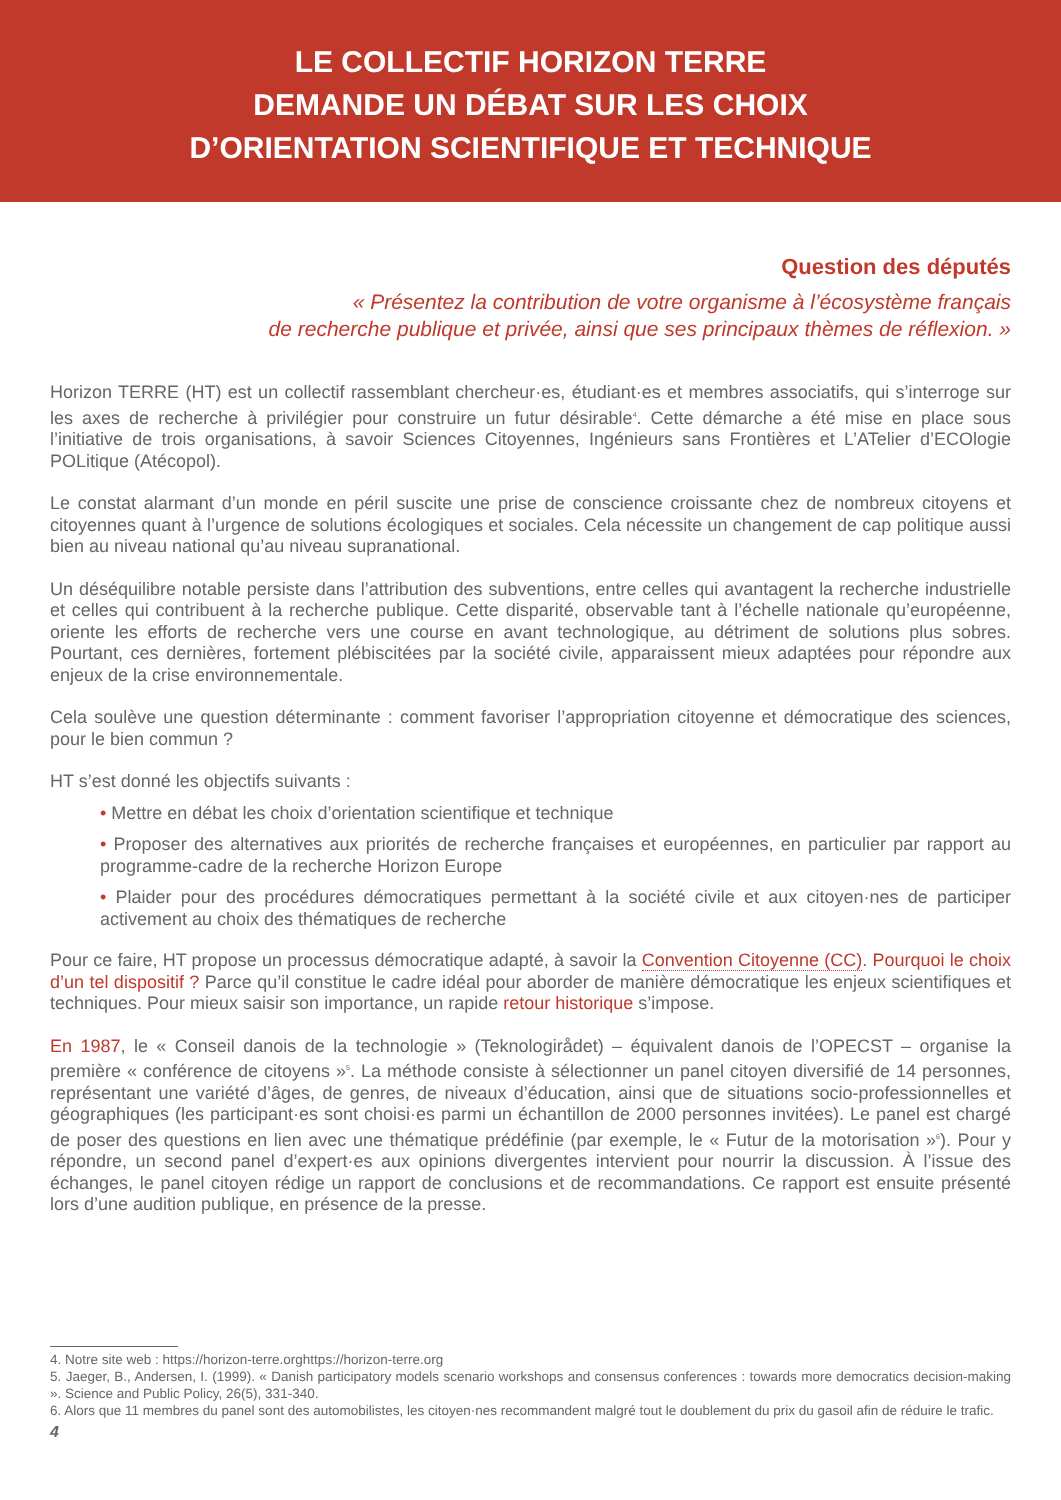LE COLLECTIF HORIZON TERRE
DEMANDE UN DÉBAT SUR LES CHOIX
D’ORIENTATION SCIENTIFIQUE ET TECHNIQUE
Question des députés
« Présentez la contribution de votre organisme à l’écosystème français
de recherche publique et privée, ainsi que ses principaux thèmes de réflexion. »
Horizon TERRE (HT) est un collectif rassemblant chercheur·es, étudiant·es et membres associatifs, qui s’interroge sur les axes de recherche à privilégier pour construire un futur désirable<sup>4</sup>. Cette démarche a été mise en place sous l’initiative de trois organisations, à savoir Sciences Citoyennes, Ingénieurs sans Frontières et L’ATelier d’ECOlogie POLitique (Atécopol).
Le constat alarmant d’un monde en péril suscite une prise de conscience croissante chez de nombreux citoyens et citoyennes quant à l’urgence de solutions écologiques et sociales. Cela nécessite un changement de cap politique aussi bien au niveau national qu’au niveau supranational.
Un déséquilibre notable persiste dans l’attribution des subventions, entre celles qui avantagent la recherche industrielle et celles qui contribuent à la recherche publique. Cette disparité, observable tant à l’échelle nationale qu’européenne, oriente les efforts de recherche vers une course en avant technologique, au détriment de solutions plus sobres. Pourtant, ces dernières, fortement plébiscitées par la société civile, apparaissent mieux adaptées pour répondre aux enjeux de la crise environnementale.
Cela soulève une question déterminante : comment favoriser l’appropriation citoyenne et démocratique des sciences, pour le bien commun ?
HT s’est donné les objectifs suivants :
• Mettre en débat les choix d’orientation scientifique et technique
• Proposer des alternatives aux priorités de recherche françaises et européennes, en particulier par rapport au programme-cadre de la recherche Horizon Europe
• Plaider pour des procédures démocratiques permettant à la société civile et aux citoyen·nes de participer activement au choix des thématiques de recherche
Pour ce faire, HT propose un processus démocratique adapté, à savoir la Convention Citoyenne (CC). Pourquoi le choix d’un tel dispositif ? Parce qu’il constitue le cadre idéal pour aborder de manière démocratique les enjeux scientifiques et techniques. Pour mieux saisir son importance, un rapide retour historique s’impose.
En 1987, le « Conseil danois de la technologie » (Teknologirådet) – équivalent danois de l’OPECST – organise la première « conférence de citoyens »<sup>5</sup>. La méthode consiste à sélectionner un panel citoyen diversifié de 14 personnes, représentant une variété d’âges, de genres, de niveaux d’éducation, ainsi que de situations socio-professionnelles et géographiques (les participant·es sont choisi·es parmi un échantillon de 2000 personnes invitées). Le panel est chargé de poser des questions en lien avec une thématique prédéfinie (par exemple, le « Futur de la motorisation »<sup>6</sup>). Pour y répondre, un second panel d’expert·es aux opinions divergentes intervient pour nourrir la discussion. À l’issue des échanges, le panel citoyen rédige un rapport de conclusions et de recommandations. Ce rapport est ensuite présenté lors d’une audition publique, en présence de la presse.
4. Notre site web : https://horizon-terre.orghttps://horizon-terre.org
5. Jaeger, B., Andersen, I. (1999). « Danish participatory models scenario workshops and consensus conferences : towards more democratics decision-making ». Science and Public Policy, 26(5), 331-340.
6. Alors que 11 membres du panel sont des automobilistes, les citoyen·nes recommandent malgré tout le doublement du prix du gasoil afin de réduire le trafic.
4